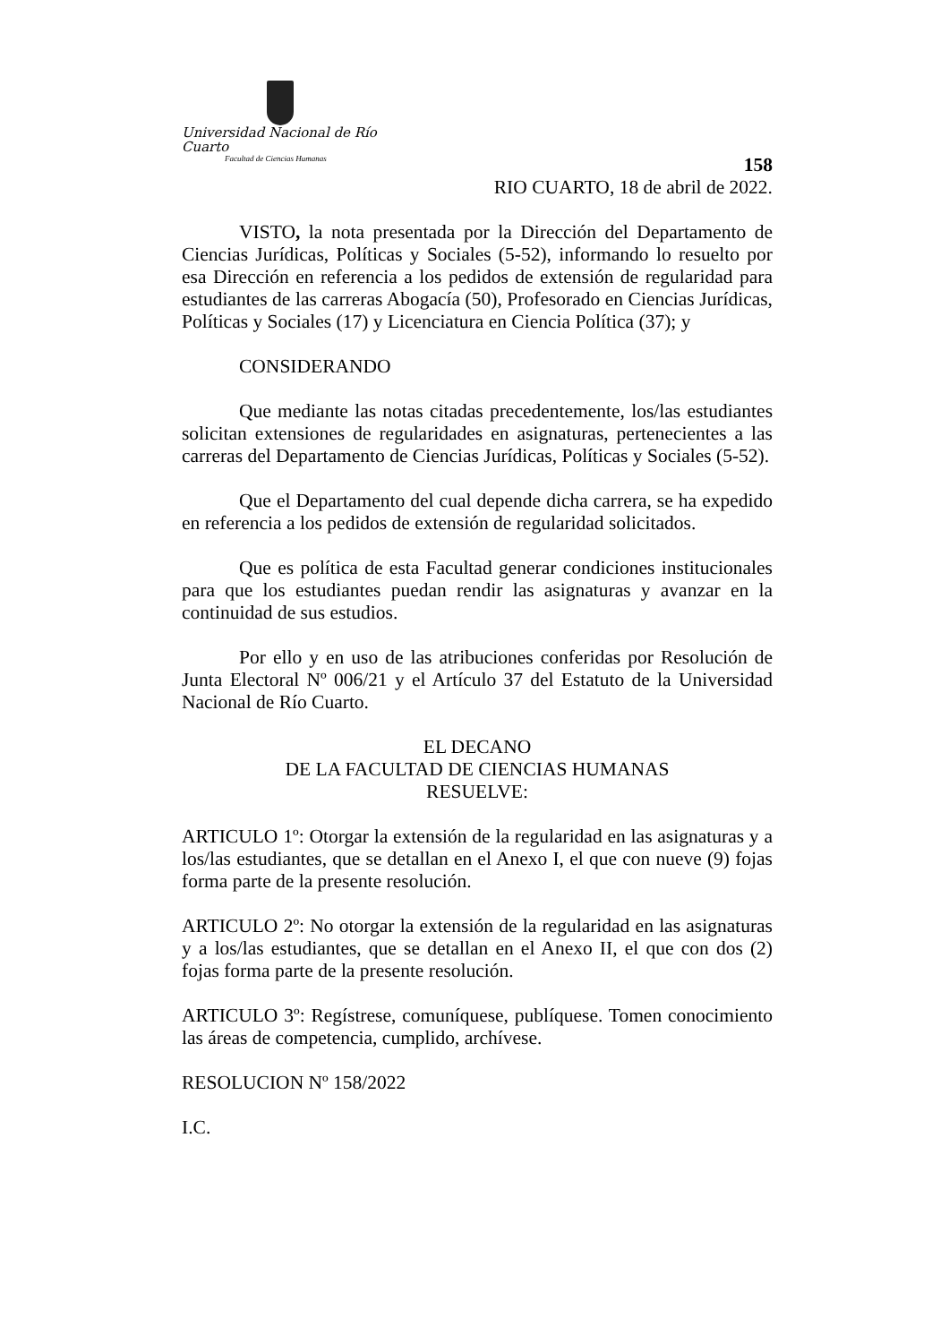Universidad Nacional de Río Cuarto
Facultad de Ciencias Humanas
158
RIO CUARTO, 18 de abril de 2022.
VISTO, la nota presentada por la Dirección del Departamento de Ciencias Jurídicas, Políticas y Sociales (5-52), informando lo resuelto por esa Dirección en referencia a los pedidos de extensión de regularidad para estudiantes de las carreras Abogacía (50), Profesorado en Ciencias Jurídicas, Políticas y Sociales (17) y Licenciatura en Ciencia Política (37); y
CONSIDERANDO
Que mediante las notas citadas precedentemente, los/las estudiantes solicitan extensiones de regularidades en asignaturas, pertenecientes a las carreras del Departamento de Ciencias Jurídicas, Políticas y Sociales (5-52).
Que el Departamento del cual depende dicha carrera, se ha expedido en referencia a los pedidos de extensión de regularidad solicitados.
Que es política de esta Facultad generar condiciones institucionales para que los estudiantes puedan rendir las asignaturas y avanzar en la continuidad de sus estudios.
Por ello y en uso de las atribuciones conferidas por Resolución de Junta Electoral Nº 006/21 y el Artículo 37 del Estatuto de la Universidad Nacional de Río Cuarto.
EL DECANO
DE LA FACULTAD DE CIENCIAS HUMANAS
RESUELVE:
ARTICULO 1º: Otorgar la extensión de la regularidad en las asignaturas y a los/las estudiantes, que se detallan en el Anexo I, el que con nueve (9) fojas forma parte de la presente resolución.
ARTICULO 2º: No otorgar la extensión de la regularidad en las asignaturas y a los/las estudiantes, que se detallan en el Anexo II, el que con dos (2) fojas forma parte de la presente resolución.
ARTICULO 3º: Regístrese, comuníquese, publíquese. Tomen conocimiento las áreas de competencia, cumplido, archívese.
RESOLUCION Nº 158/2022
I.C.